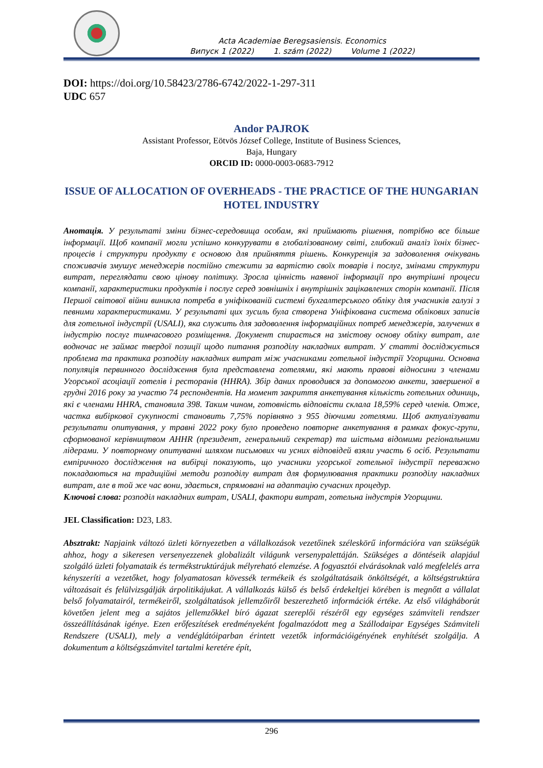Acta Academiae Beregsasiensis. Economics
Випуск 1 (2022) 1. szám (2022) Volume 1 (2022)
DOI: https://doi.org/10.58423/2786-6742/2022-1-297-311
UDC 657
Andor PAJROK
Assistant Professor, Eötvös József College, Institute of Business Sciences,
Baja, Hungary
ORCID ID: 0000-0003-0683-7912
ISSUE OF ALLOCATION OF OVERHEADS - THE PRACTICE OF THE HUNGARIAN HOTEL INDUSTRY
Анотація. У результаті зміни бізнес-середовища особам, які приймають рішення, потрібно все більше інформації. Щоб компанії могли успішно конкурувати в глобалізованому світі, глибокий аналіз їхніх бізнес-процесів і структури продукту є основою для прийняття рішень. Конкуренція за задоволення очікувань споживачів змушує менеджерів постійно стежити за вартістю своїх товарів і послуг, змінами структури витрат, переглядати свою цінову політику. Зросла цінність наявної інформації про внутрішні процеси компанії, характеристики продуктів і послуг серед зовнішніх і внутрішніх зацікавлених сторін компанії. Після Першої світової війни виникла потреба в уніфікованій системі бухгалтерського обліку для учасників галузі з певними характеристиками. У результаті цих зусиль була створена Уніфікована система облікових записів для готельної індустрії (USALI), яка служить для задоволення інформаційних потреб менеджерів, залучених в індустрію послуг тимчасового розміщення. Документ спирається на змістову основу обліку витрат, але водночас не займає твердої позиції щодо питання розподілу накладних витрат. У статті досліджується проблема та практика розподілу накладних витрат між учасниками готельної індустрії Угорщини. Основна популяція первинного дослідження була представлена готелями, які мають правові відносини з членами Угорської асоціації готелів і ресторанів (HHRA). Збір даних проводився за допомогою анкети, завершеної в грудні 2016 року за участю 74 респондентів. На момент закриття анкетування кількість готельних одиниць, які є членами HHRA, становила 398. Таким чином, готовність відповісти склала 18,59% серед членів. Отже, частка вибіркової сукупності становить 7,75% порівняно з 955 діючими готелями. Щоб актуалізувати результати опитування, у травні 2022 року було проведено повторне анкетування в рамках фокус-групи, сформованої керівництвом AHHR (президент, генеральний секретар) та шістьма відомими регіональними лідерами. У повторному опитуванні шляхом письмових чи усних відповідей взяли участь 6 осіб. Результати емпіричного дослідження на вибірці показують, що учасники угорської готельної індустрії переважно покладаються на традиційні методи розподілу витрат для формулювання практики розподілу накладних витрат, але в той же час вони, здається, спрямовані на адаптацію сучасних процедур.
Ключові слова: розподіл накладних витрат, USALI, фактори витрат, готельна індустрія Угорщини.
JEL Classification: D23, L83.
Absztrakt: Napjaink változó üzleti környezetben a vállalkozások vezetőinek széleskörű információra van szükségük ahhoz, hogy a sikeresen versenyezzenek globalizált világunk versenypalettáján. Szükséges a döntéseik alapjául szolgáló üzleti folyamataik és termékstruktúrájuk mélyreható elemzése. A fogyasztói elvárásoknak való megfelelés arra kényszeríti a vezetőket, hogy folyamatosan kövessék termékeik és szolgáltatásaik önköltségét, a költségstruktúra változásait és felülvizsgálják árpolitikájukat. A vállalkozás külső és belső érdekeltjei körében is megnőtt a vállalat belső folyamatairól, termékeiről, szolgáltatások jellemzőiről beszerezhető információk értéke. Az első világháborút követően jelent meg a sajátos jellemzőkkel bíró ágazat szereplői részéről egy egységes számviteli rendszer összeállításának igénye. Ezen erőfeszítések eredményeként fogalmazódott meg a Szállodaipar Egységes Számviteli Rendszere (USALI), mely a vendéglátóiparban érintett vezetők információigényének enyhítését szolgálja. A dokumentum a költségszámvitel tartalmi keretére épít,
296